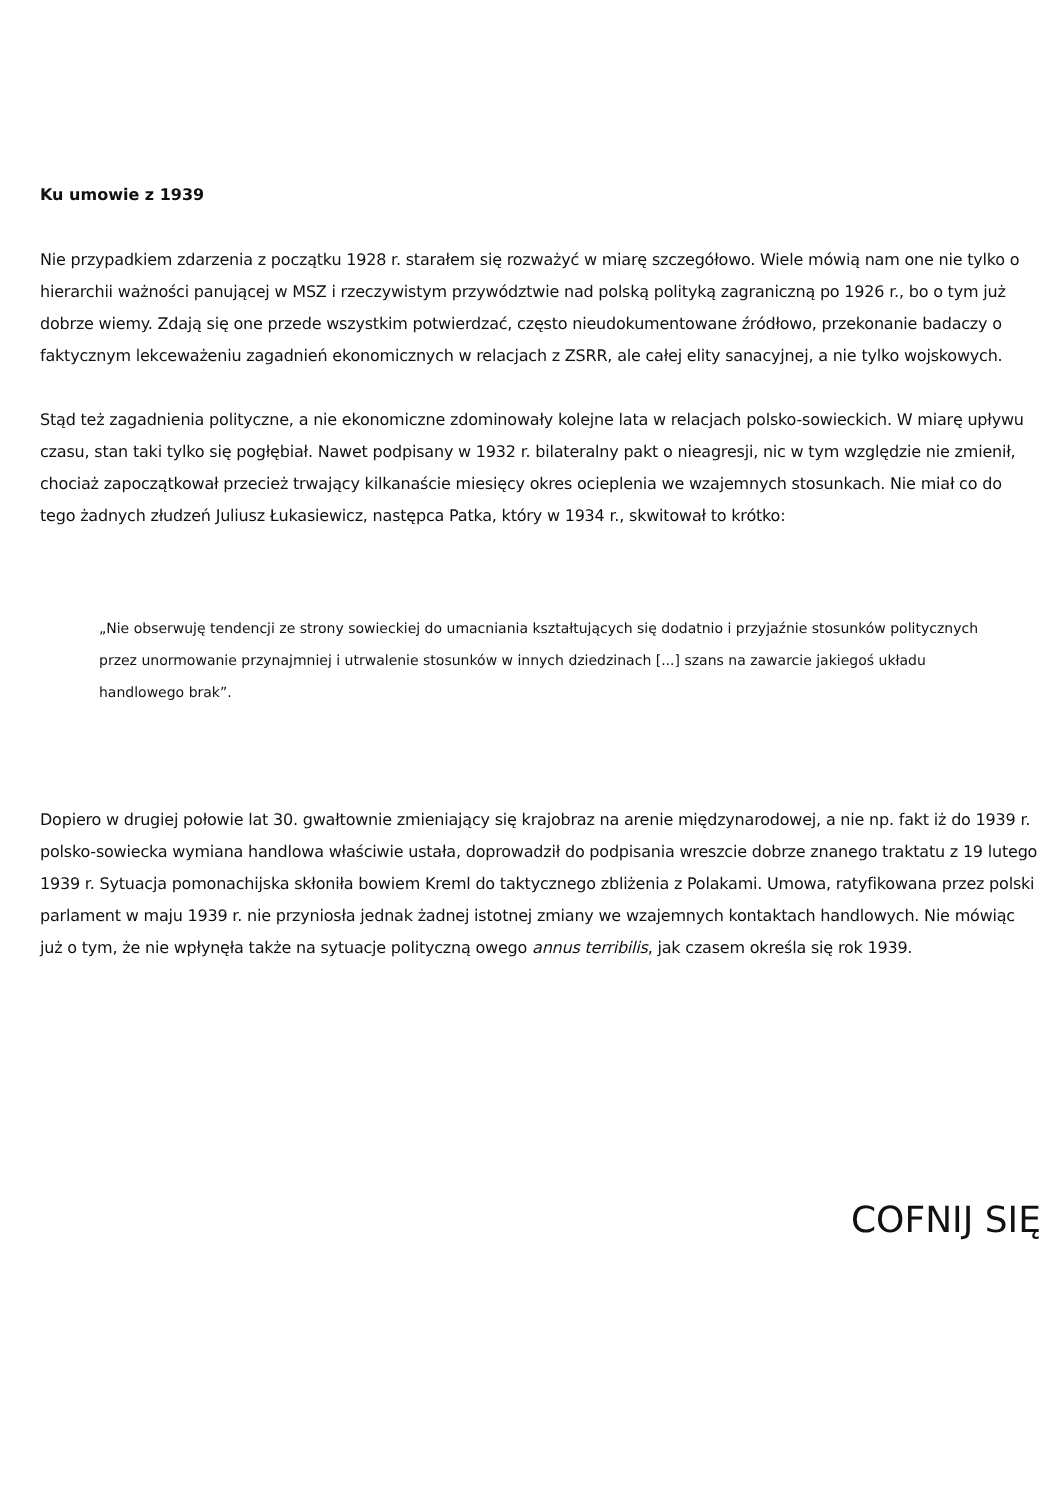Ku umowie z 1939
Nie przypadkiem zdarzenia z początku 1928 r. starałem się rozważyć w miarę szczegółowo. Wiele mówią nam one nie tylko o hierarchii ważności panującej w MSZ i rzeczywistym przywództwie nad polską polityką zagraniczną po 1926 r., bo o tym już dobrze wiemy. Zdają się one przede wszystkim potwierdzać, często nieudokumentowane źródłowo, przekonanie badaczy o faktycznym lekceważeniu zagadnień ekonomicznych w relacjach z ZSRR, ale całej elity sanacyjnej, a nie tylko wojskowych.
Stąd też zagadnienia polityczne, a nie ekonomiczne zdominowały kolejne lata w relacjach polsko-sowieckich. W miarę upływu czasu, stan taki tylko się pogłębiał. Nawet podpisany w 1932 r. bilateralny pakt o nieagresji, nic w tym względzie nie zmienił, chociaż zapoczątkował przecież trwający kilkanaście miesięcy okres ocieplenia we wzajemnych stosunkach. Nie miał co do tego żadnych złudzeń Juliusz Łukasiewicz, następca Patka, który w 1934 r., skwitował to krótko:
„Nie obserwuję tendencji ze strony sowieckiej do umacniania kształtujących się dodatnio i przyjaźnie stosunków politycznych przez unormowanie przynajmniej i utrwalenie stosunków w innych dziedzinach [...] szans na zawarcie jakiegoś układu handlowego brak”.
Dopiero w drugiej połowie lat 30. gwałtownie zmieniający się krajobraz na arenie międzynarodowej, a nie np. fakt iż do 1939 r. polsko-sowiecka wymiana handlowa właściwie ustała, doprowadził do podpisania wreszcie dobrze znanego traktatu z 19 lutego 1939 r. Sytuacja pomonachijska skłoniła bowiem Kreml do taktycznego zbliżenia z Polakami. Umowa, ratyfikowana przez polski parlament w maju 1939 r. nie przyniosła jednak żadnej istotnej zmiany we wzajemnych kontaktach handlowych. Nie mówiąc już o tym, że nie wpłynęła także na sytuacje polityczną owego annus terribilis, jak czasem określa się rok 1939.
COFNIJ SIĘ